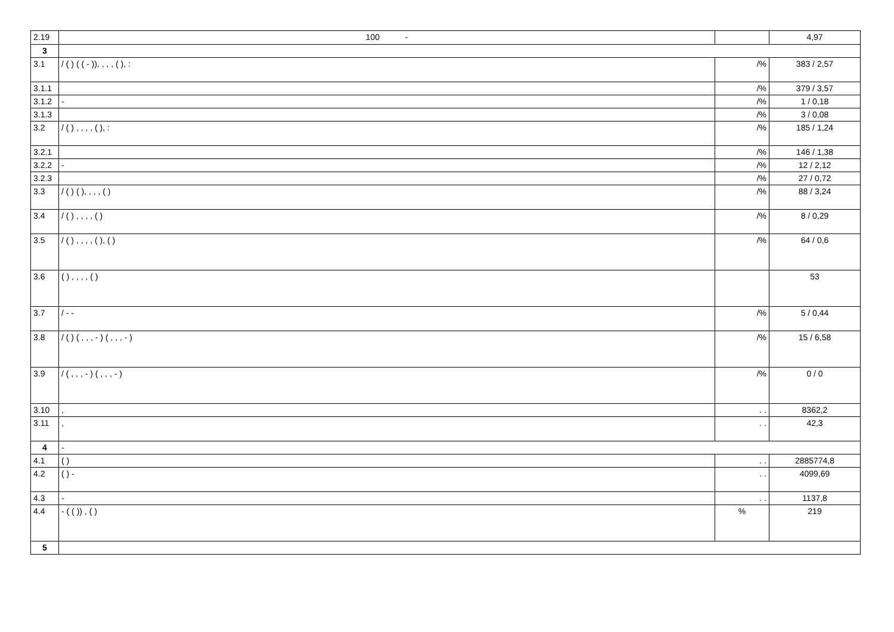| 2.19 | 100 - | | 4,97 |
| 3 | | | |
| 3.1 | / ( ) ( ( - )), , , , ( ), : | /% | 383 / 2,57 |
| 3.1.1 | | /% | 379 / 3,57 |
| 3.1.2 | - | /% | 1 / 0,18 |
| 3.1.3 | | /% | 3 / 0,08 |
| 3.2 | / ( ) , , , , ( ), : | /% | 185 / 1,24 |
| 3.2.1 | | /% | 146 / 1,38 |
| 3.2.2 | - | /% | 12 / 2,12 |
| 3.2.3 | | /% | 27 / 0,72 |
| 3.3 | / ( ) ( ), , , , ( ) | /% | 88 / 3,24 |
| 3.4 | / ( ) , , , , ( ) | /% | 8 / 0,29 |
| 3.5 | / ( ) , , , , ( ), ( ) | /% | 64 / 0,6 |
| 3.6 | ( ) , , , , ( ) | | 53 |
| 3.7 | / - - | /% | 5 / 0,44 |
| 3.8 | / ( ) ( , , , - ) ( , , , - ) | /% | 15 / 6,58 |
| 3.9 | / ( , , , - ) ( , , , - ) | /% | 0 / 0 |
| 3.10 | , | . . | 8362,2 |
| 3.11 | , | . . | 42,3 |
| 4 | - | | |
| 4.1 | ( ) | . . | 2885774,8 |
| 4.2 | ( ) - | . . | 4099,69 |
| 4.3 | - | . . | 1137,8 |
| 4.4 | - ( ( )) , ( ) | % | 219 |
| 5 | | | |